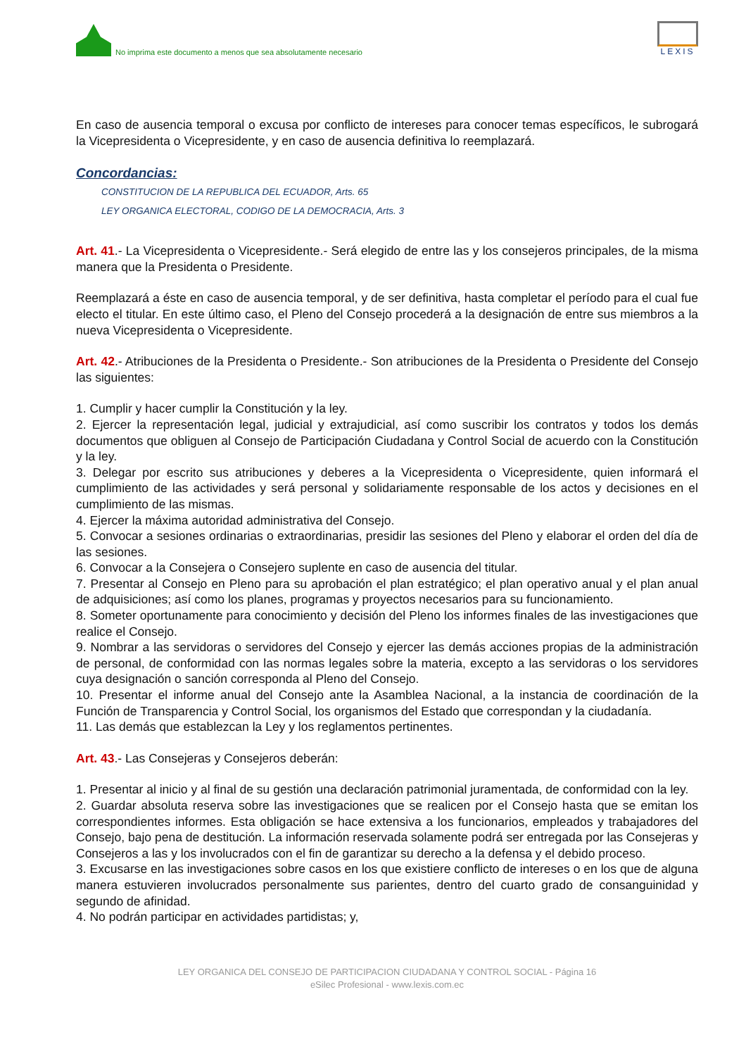No imprima este documento a menos que sea absolutamente necesario
LEXIS
En caso de ausencia temporal o excusa por conflicto de intereses para conocer temas específicos, le subrogará la Vicepresidenta o Vicepresidente, y en caso de ausencia definitiva lo reemplazará.
Concordancias:
CONSTITUCION DE LA REPUBLICA DEL ECUADOR, Arts. 65
LEY ORGANICA ELECTORAL, CODIGO DE LA DEMOCRACIA, Arts. 3
Art. 41.- La Vicepresidenta o Vicepresidente.- Será elegido de entre las y los consejeros principales, de la misma manera que la Presidenta o Presidente.
Reemplazará a éste en caso de ausencia temporal, y de ser definitiva, hasta completar el período para el cual fue electo el titular. En este último caso, el Pleno del Consejo procederá a la designación de entre sus miembros a la nueva Vicepresidenta o Vicepresidente.
Art. 42.- Atribuciones de la Presidenta o Presidente.- Son atribuciones de la Presidenta o Presidente del Consejo las siguientes:
1. Cumplir y hacer cumplir la Constitución y la ley.
2. Ejercer la representación legal, judicial y extrajudicial, así como suscribir los contratos y todos los demás documentos que obliguen al Consejo de Participación Ciudadana y Control Social de acuerdo con la Constitución y la ley.
3. Delegar por escrito sus atribuciones y deberes a la Vicepresidenta o Vicepresidente, quien informará el cumplimiento de las actividades y será personal y solidariamente responsable de los actos y decisiones en el cumplimiento de las mismas.
4. Ejercer la máxima autoridad administrativa del Consejo.
5. Convocar a sesiones ordinarias o extraordinarias, presidir las sesiones del Pleno y elaborar el orden del día de las sesiones.
6. Convocar a la Consejera o Consejero suplente en caso de ausencia del titular.
7. Presentar al Consejo en Pleno para su aprobación el plan estratégico; el plan operativo anual y el plan anual de adquisiciones; así como los planes, programas y proyectos necesarios para su funcionamiento.
8. Someter oportunamente para conocimiento y decisión del Pleno los informes finales de las investigaciones que realice el Consejo.
9. Nombrar a las servidoras o servidores del Consejo y ejercer las demás acciones propias de la administración de personal, de conformidad con las normas legales sobre la materia, excepto a las servidoras o los servidores cuya designación o sanción corresponda al Pleno del Consejo.
10. Presentar el informe anual del Consejo ante la Asamblea Nacional, a la instancia de coordinación de la Función de Transparencia y Control Social, los organismos del Estado que correspondan y la ciudadanía.
11. Las demás que establezcan la Ley y los reglamentos pertinentes.
Art. 43.- Las Consejeras y Consejeros deberán:
1. Presentar al inicio y al final de su gestión una declaración patrimonial juramentada, de conformidad con la ley.
2. Guardar absoluta reserva sobre las investigaciones que se realicen por el Consejo hasta que se emitan los correspondientes informes. Esta obligación se hace extensiva a los funcionarios, empleados y trabajadores del Consejo, bajo pena de destitución. La información reservada solamente podrá ser entregada por las Consejeras y Consejeros a las y los involucrados con el fin de garantizar su derecho a la defensa y el debido proceso.
3. Excusarse en las investigaciones sobre casos en los que existiere conflicto de intereses o en los que de alguna manera estuvieren involucrados personalmente sus parientes, dentro del cuarto grado de consanguinidad y segundo de afinidad.
4. No podrán participar en actividades partidistas; y,
LEY ORGANICA DEL CONSEJO DE PARTICIPACION CIUDADANA Y CONTROL SOCIAL - Página 16
eSilec Profesional - www.lexis.com.ec